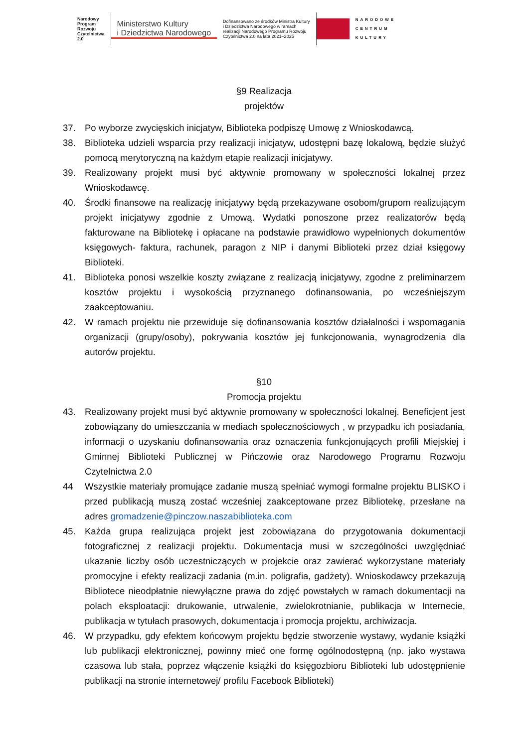Narodowy
Program
Rozwoju
Czytelnictwa
2.0
Ministerstwo Kultury
i Dziedzictwa Narodowego
Dofinansowano ze środków Ministra Kultury
i Dziedzictwa Narodowego w ramach
realizacji Narodowego Programu Rozwoju
Czytelnictwa 2.0 na lata 2021–2025
NARODOWE
CENTRUM
KULTURY
§9 Realizacja
projektów
37. Po wyborze zwycięskich inicjatyw, Biblioteka podpiszę Umowę z Wnioskodawcą.
38. Biblioteka udzieli wsparcia przy realizacji inicjatyw, udostępni bazę lokalową, będzie służyć pomocą merytoryczną na każdym etapie realizacji inicjatywy.
39. Realizowany projekt musi być aktywnie promowany w społeczności lokalnej przez Wnioskodawcę.
40. Środki finansowe na realizację inicjatywy będą przekazywane osobom/grupom realizującym projekt inicjatywy zgodnie z Umową. Wydatki ponoszone przez realizatorów będą fakturowane na Bibliotekę i opłacane na podstawie prawidłowo wypełnionych dokumentów księgowych- faktura, rachunek, paragon z NIP i danymi Biblioteki przez dział księgowy Biblioteki.
41. Biblioteka ponosi wszelkie koszty związane z realizacją inicjatywy, zgodne z preliminarzem kosztów projektu i wysokością przyznanego dofinansowania, po wcześniejszym zaakceptowaniu.
42. W ramach projektu nie przewiduje się dofinansowania kosztów działalności i wspomagania organizacji (grupy/osoby), pokrywania kosztów jej funkcjonowania, wynagrodzenia dla autorów projektu.
§10
Promocja projektu
43. Realizowany projekt musi być aktywnie promowany w społeczności lokalnej. Beneficjent jest zobowiązany do umieszczania w mediach społecznościowych , w przypadku ich posiadania, informacji o uzyskaniu dofinansowania oraz oznaczenia funkcjonujących profili Miejskiej i Gminnej Biblioteki Publicznej w Pińczowie oraz Narodowego Programu Rozwoju Czytelnictwa 2.0
44 Wszystkie materiały promujące zadanie muszą spełniać wymogi formalne projektu BLISKO i przed publikacją muszą zostać wcześniej zaakceptowane przez Bibliotekę, przesłane na adres gromadzenie@pinczow.naszabiblioteka.com
45. Każda grupa realizująca projekt jest zobowiązana do przygotowania dokumentacji fotograficznej z realizacji projektu. Dokumentacja musi w szczególności uwzględniać ukazanie liczby osób uczestniczących w projekcie oraz zawierać wykorzystane materiały promocyjne i efekty realizacji zadania (m.in. poligrafia, gadżety). Wnioskodawcy przekazują Bibliotece nieodpłatnie niewyłączne prawa do zdjęć powstałych w ramach dokumentacji na polach eksploatacji: drukowanie, utrwalenie, zwielokrotnianie, publikacja w Internecie, publikacja w tytułach prasowych, dokumentacja i promocja projektu, archiwizacja.
46. W przypadku, gdy efektem końcowym projektu będzie stworzenie wystawy, wydanie książki lub publikacji elektronicznej, powinny mieć one formę ogólnodostępną (np. jako wystawa czasowa lub stała, poprzez włączenie książki do księgozbioru Biblioteki lub udostępnienie publikacji na stronie internetowej/ profilu Facebook Biblioteki)